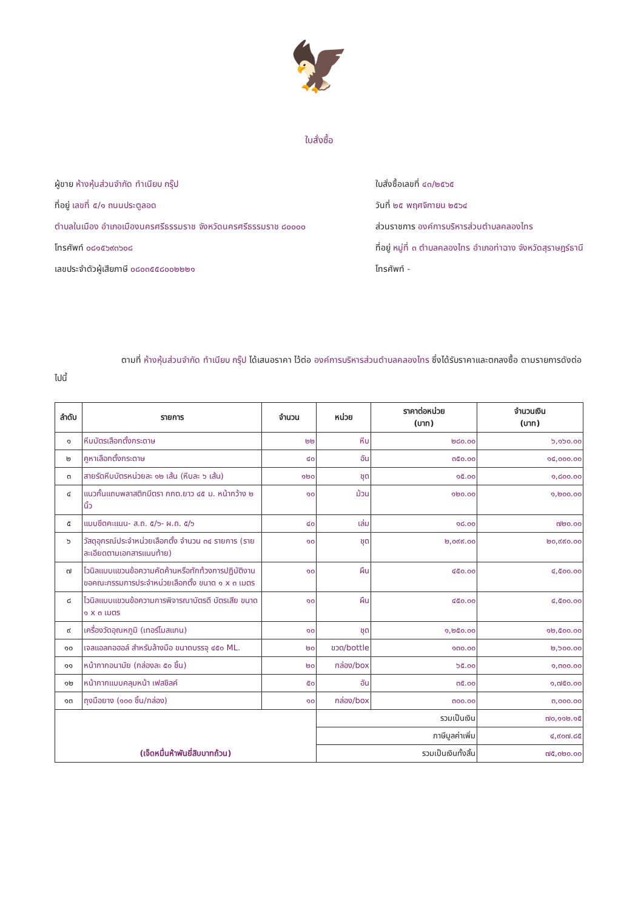🦅
ใบสั่งซื้อ
ผู้ขาย ห้างหุ้นส่วนจำกัด ทำเนียบ กรุ๊ป
ที่อยู่ เลขที่ ๕/๑ ถนนประตูลอด
ตำบลในเมือง อำเภอเมืองนครศรีธรรมราช จังหวัดนครศรีธรรมราช ๘๐๐๐๐
โทรศัพท์ ๐๘๑๕๖๙๓๖๐๘
เลขประจำตัวผู้เสียภาษี ๐๘๐๓๕๕๘๐๐๒๒๒๑
ใบสั่งซื้อเลขที่ ๔๓/๒๕๖๕
วันที่ ๒๕ พฤศจิกายน ๒๕๖๔
ส่วนราชการ องค์การบริหารส่วนตำบลคลองไทร
ที่อยู่ หมู่ที่ ๓ ตำบลคลองไทร อำเภอท่าฉาง จังหวัดสุราษฎร์ธานี
โทรศัพท์ -
ตามที่ ห้างหุ้นส่วนจำกัด ทำเนียบ กรุ๊ป ได้เสนอราคา ไว้ต่อ องค์การบริหารส่วนตำบลคลองไทร ซึ่งได้รับราคาและตกลงซื้อ ตามรายการดังต่อไปนี้
| ลำดับ | รายการ | จำนวน | หน่วย | ราคาต่อหน่วย (บาท) | จำนวนเงิน (บาท) |
| --- | --- | --- | --- | --- | --- |
| ๑ | หีบบัตรเลือกตั้งกระดาษ | ๒๒ | หีบ | ๒๘๐.๐๐ | ๖,๑๖๐.๐๐ |
| ๒ | คูหาเลือกตั้งกระดาษ | ๔๐ | อัน | ๓๕๐.๐๐ | ๑๔,๐๐๐.๐๐ |
| ๓ | สายรัดหีบบัตรหน่วยละ ๑๒ เส้น (หีบละ ๖ เส้น) | ๑๒๐ | ชุด | ๑๕.๐๐ | ๑,๘๐๐.๐๐ |
| ๔ | แนวกั้นแถบพลาสติกมีตรา กกต.ยาว ๔๕ ม. หน้ากว้าง ๒ นิ้ว | ๑๐ | ม้วน | ๑๒๐.๐๐ | ๑,๒๐๐.๐๐ |
| ๕ | แบบขีดคะแนน- ส.ถ. ๕/๖- ผ.ถ. ๕/๖ | ๔๐ | เล่ม | ๑๘.๐๐ | ๗๒๐.๐๐ |
| ๖ | วัสดุอุกรณ์ประจำหน่วยเลือกตั้ง จำนวน ๓๔ รายการ (รายละเอียดตามเอกสารแนบท้าย) | ๑๐ | ชุด | ๒,๐๙๙.๐๐ | ๒๐,๙๙๐.๐๐ |
| ๗ | ไวนิลแบบแขวนข้อความคัดค้านหรือทักท้วงการปฏิบัติงานขอคณะกรรมการประจำหน่วยเลือกตั้ง ขนาด ๑ x ๓ เมตร | ๑๐ | ผืน | ๔๕๐.๐๐ | ๔,๕๐๐.๐๐ |
| ๘ | ไวนิลแบบแขวนข้อความการพิจารณาบัตรดี บัตรเสีย ขนาด ๑ x ๓ เมตร | ๑๐ | ผืน | ๔๕๐.๐๐ | ๔,๕๐๐.๐๐ |
| ๙ | เครื่องวัดอุณหภูมิ (เทอร์โมสแกน) | ๑๐ | ชุด | ๑,๒๕๐.๐๐ | ๑๒,๕๐๐.๐๐ |
| ๑๐ | เจลแอลกอฮอล์ สำหรับล้างมือ ขนาดบรรจุ ๔๕๐ ML. | ๒๐ | ขวด/bottle | ๑๓๐.๐๐ | ๒,๖๐๐.๐๐ |
| ๑๑ | หน้ากากอนามัย (กล่องละ ๕๐ ชิ้น) | ๒๐ | กล่อง/box | ๖๕.๐๐ | ๑,๓๐๐.๐๐ |
| ๑๒ | หน้ากากแบบคลุมหน้า เฟสชิลค์ | ๕๐ | อัน | ๓๕.๐๐ | ๑,๗๕๐.๐๐ |
| ๑๓ | ถุงมือยาง (๑๐๐ ชิ้น/กล่อง) | ๑๐ | กล่อง/box | ๓๐๐.๐๐ | ๓,๐๐๐.๐๐ |
| (เจ็ดหมื่นห้าพันยี่สิบบาทถ้วน) | | | รวมเป็นเงิน | | ๗๐,๑๑๒.๑๕ |
| | | | ภาษีมูลค่าเพิ่ม | | ๔,๙๐๗.๘๕ |
| | | | รวมเป็นเงินทั้งสิ้น | | ๗๕,๐๒๐.๐๐ |